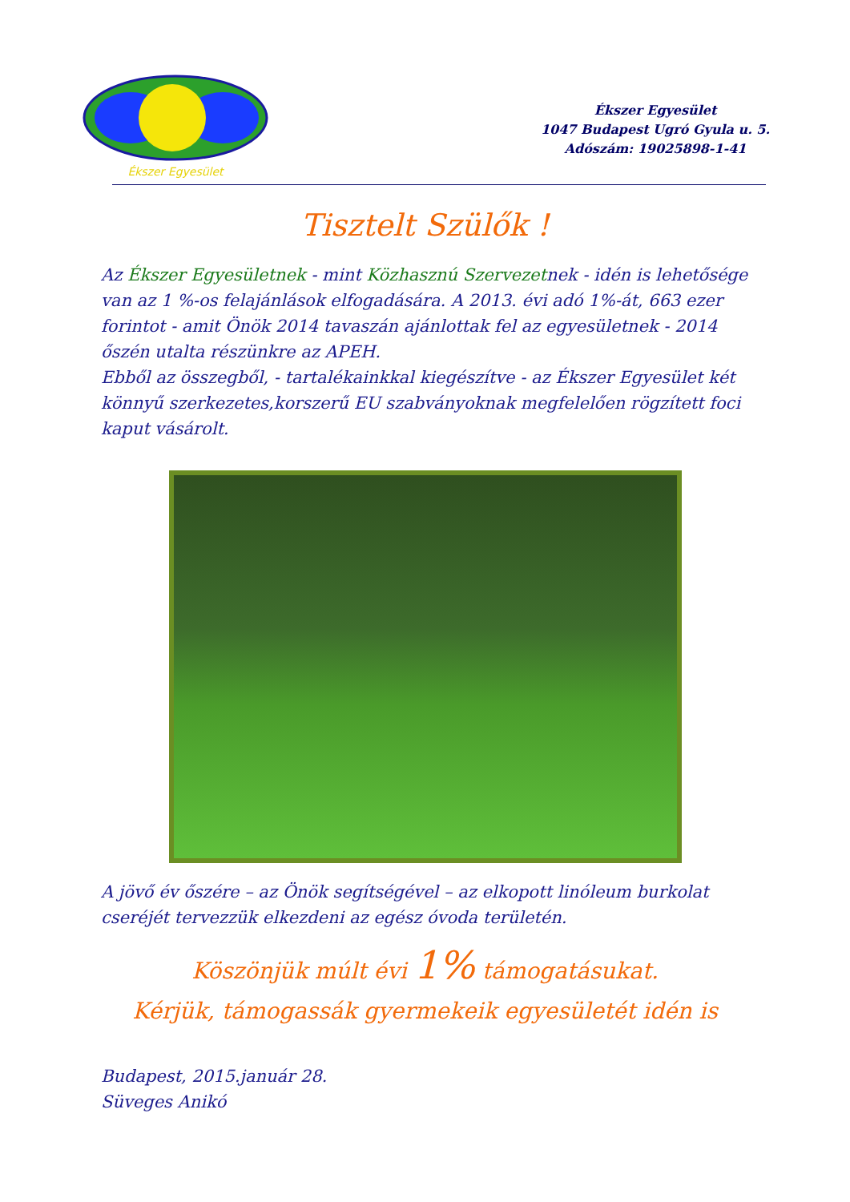Ékszer Egyesület
Ékszer Egyesület
1047 Budapest Ugró Gyula u. 5.
Adószám: 19025898-1-41
Tisztelt Szülők !
Az Ékszer Egyesületnek - mint Közhasznú Szervezetnek - idén is lehetősége van az 1 %-os felajánlások elfogadására. A 2013. évi adó 1%-át, 663 ezer forintot - amit Önök 2014 tavaszán ajánlottak fel az egyesületnek - 2014 őszén utalta részünkre az APEH.
Ebből az összegből, - tartalékainkkal kiegészítve - az Ékszer Egyesület két könnyű szerkezetes,korszerű EU szabványoknak megfelelően rögzített foci kaput vásárolt.
A jövő év őszére – az Önök segítségével – az elkopott linóleum burkolat cseréjét tervezzük elkezdeni az egész óvoda területén.
Köszönjük múlt évi 1% támogatásukat.
Kérjük, támogassák gyermekeik egyesületét idén is
Budapest, 2015.január 28.
Süveges Anikó